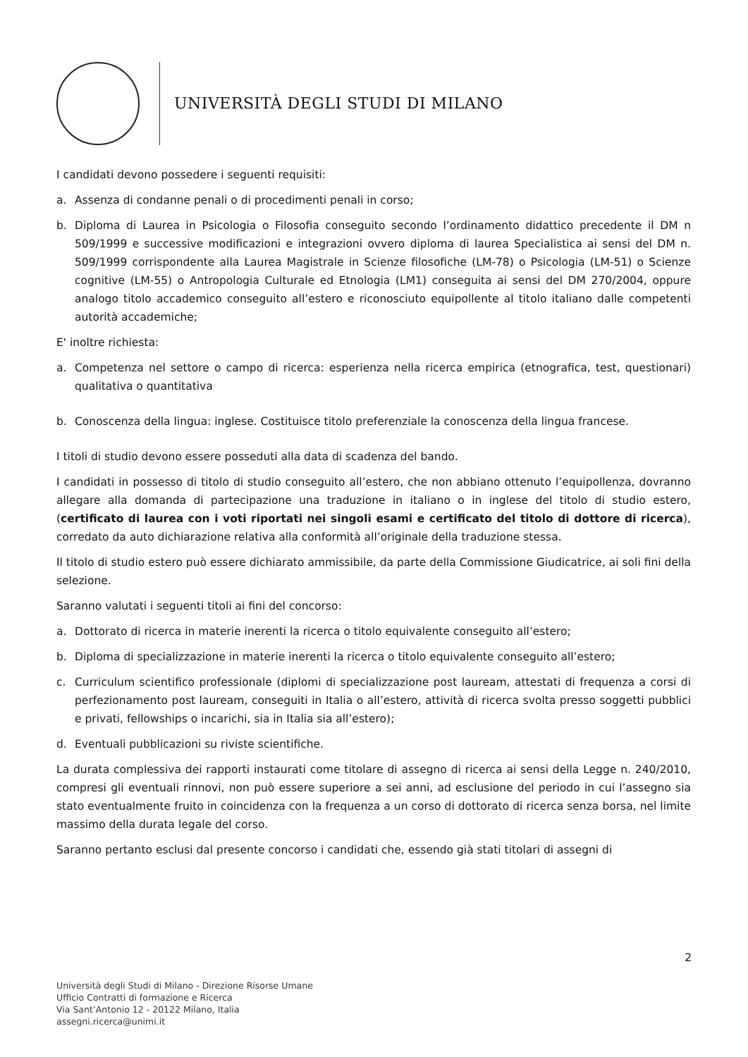UNIVERSITÀ DEGLI STUDI DI MILANO
I candidati devono possedere i seguenti requisiti:
a. Assenza di condanne penali o di procedimenti penali in corso;
b. Diploma di Laurea in Psicologia o Filosofia conseguito secondo l’ordinamento didattico precedente il DM n 509/1999 e successive modificazioni e integrazioni ovvero diploma di laurea Specialistica ai sensi del DM n. 509/1999 corrispondente alla Laurea Magistrale in Scienze filosofiche (LM-78) o Psicologia (LM-51) o Scienze cognitive (LM-55) o Antropologia Culturale ed Etnologia (LM1) conseguita ai sensi del DM 270/2004, oppure analogo titolo accademico conseguito all’estero e riconosciuto equipollente al titolo italiano dalle competenti autorità accademiche;
E' inoltre richiesta:
a. Competenza nel settore o campo di ricerca: esperienza nella ricerca empirica (etnografica, test, questionari) qualitativa o quantitativa
b. Conoscenza della lingua: inglese. Costituisce titolo preferenziale la conoscenza della lingua francese.
I titoli di studio devono essere posseduti alla data di scadenza del bando.
I candidati in possesso di titolo di studio conseguito all’estero, che non abbiano ottenuto l’equipollenza, dovranno allegare alla domanda di partecipazione una traduzione in italiano o in inglese del titolo di studio estero, (certificato di laurea con i voti riportati nei singoli esami e certificato del titolo di dottore di ricerca), corredato da auto dichiarazione relativa alla conformità all’originale della traduzione stessa.
Il titolo di studio estero può essere dichiarato ammissibile, da parte della Commissione Giudicatrice, ai soli fini della selezione.
Saranno valutati i seguenti titoli ai fini del concorso:
a. Dottorato di ricerca in materie inerenti la ricerca o titolo equivalente conseguito all’estero;
b. Diploma di specializzazione in materie inerenti la ricerca o titolo equivalente conseguito all’estero;
c. Curriculum scientifico professionale (diplomi di specializzazione post lauream, attestati di frequenza a corsi di perfezionamento post lauream, conseguiti in Italia o all’estero, attività di ricerca svolta presso soggetti pubblici e privati, fellowships o incarichi, sia in Italia sia all’estero);
d. Eventuali pubblicazioni su riviste scientifiche.
La durata complessiva dei rapporti instaurati come titolare di assegno di ricerca ai sensi della Legge n. 240/2010, compresi gli eventuali rinnovi, non può essere superiore a sei anni, ad esclusione del periodo in cui l’assegno sia stato eventualmente fruito in coincidenza con la frequenza a un corso di dottorato di ricerca senza borsa, nel limite massimo della durata legale del corso.
Saranno pertanto esclusi dal presente concorso i candidati che, essendo già stati titolari di assegni di
2
Università degli Studi di Milano - Direzione Risorse Umane
Ufficio Contratti di formazione e Ricerca
Via Sant’Antonio 12 - 20122 Milano, Italia
assegni.ricerca@unimi.it